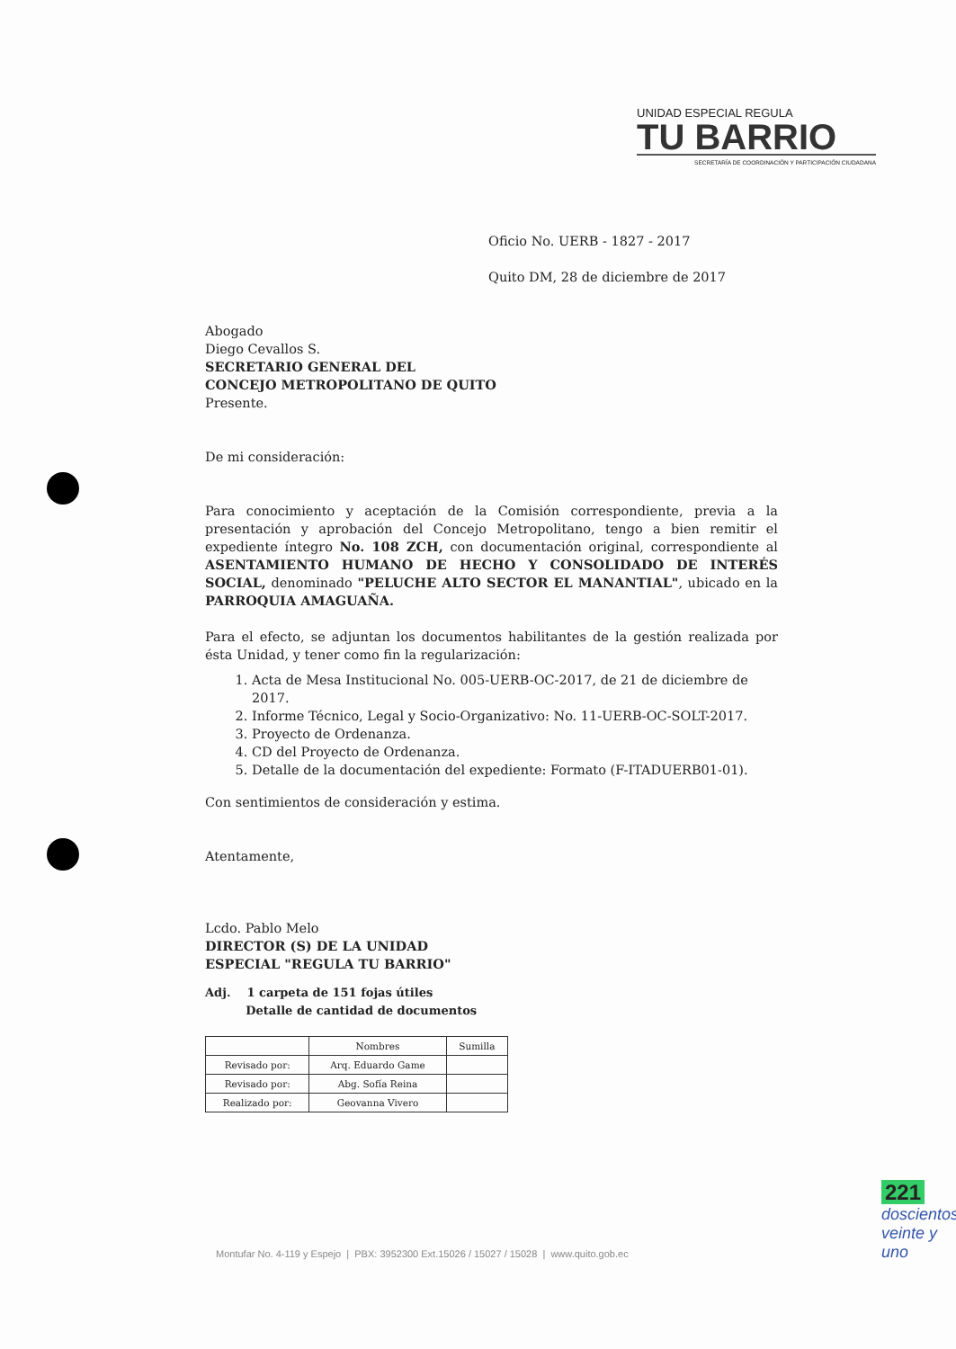UNIDAD ESPECIAL REGULA
TU BARRIO
SECRETARÍA DE COORDINACIÓN Y PARTICIPACIÓN CIUDADANA
Oficio No. UERB - 1827 - 2017
Quito DM, 28 de diciembre de 2017
Abogado
Diego Cevallos S.
SECRETARIO GENERAL DEL
CONCEJO METROPOLITANO DE QUITO
Presente.
De mi consideración:
Para conocimiento y aceptación de la Comisión correspondiente, previa a la presentación y aprobación del Concejo Metropolitano, tengo a bien remitir el expediente íntegro No. 108 ZCH, con documentación original, correspondiente al ASENTAMIENTO HUMANO DE HECHO Y CONSOLIDADO DE INTERÉS SOCIAL, denominado "PELUCHE ALTO SECTOR EL MANANTIAL", ubicado en la PARROQUIA AMAGUAÑA.
Para el efecto, se adjuntan los documentos habilitantes de la gestión realizada por ésta Unidad, y tener como fin la regularización:
1. Acta de Mesa Institucional No. 005-UERB-OC-2017, de 21 de diciembre de 2017.
2. Informe Técnico, Legal y Socio-Organizativo: No. 11-UERB-OC-SOLT-2017.
3. Proyecto de Ordenanza.
4. CD del Proyecto de Ordenanza.
5. Detalle de la documentación del expediente: Formato (F-ITADUERB01-01).
Con sentimientos de consideración y estima.
Atentamente,
Lcdo. Pablo Melo
DIRECTOR (S) DE LA UNIDAD
ESPECIAL "REGULA TU BARRIO"
Adj. 1 carpeta de 151 fojas útiles
Detalle de cantidad de documentos
| | Nombres | Sumilla |
| --- | --- | --- |
| Revisado por: | Arq. Eduardo Game | |
| Revisado por: | Abg. Sofía Reina | |
| Realizado por: | Geovanna Vivero | |
221
doscientos
veinte y
uno
Montufar No. 4-119 y Espejo | PBX: 3952300 Ext.15026 / 15027 / 15028 | www.quito.gob.ec